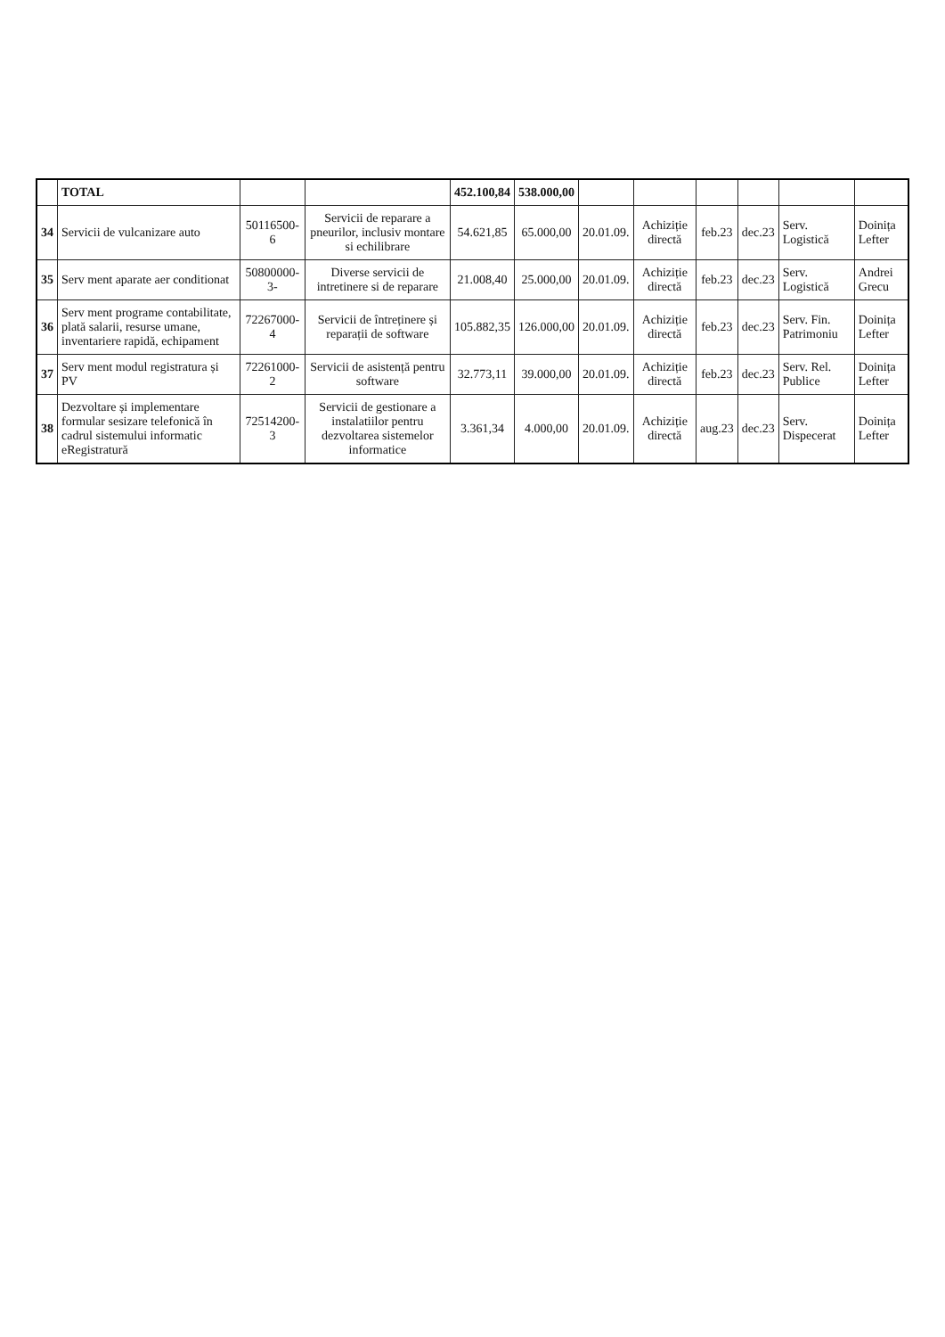| | TOTAL | | | 452.100,84 | 538.000,00 | | | | | | |
| 34 | Servicii de vulcanizare auto | 50116500-6 | Servicii de reparare a pneurilor, inclusiv montare si echilibrare | 54.621,85 | 65.000,00 | 20.01.09. | Achiziție directă | feb.23 | dec.23 | Serv. Logistică | Doinița Lefter |
| 35 | Serv ment aparate aer conditionat | 50800000-3- | Diverse servicii de intretinere si de reparare | 21.008,40 | 25.000,00 | 20.01.09. | Achiziție directă | feb.23 | dec.23 | Serv. Logistică | Andrei Grecu |
| 36 | Serv ment programe contabilitate, plată salarii, resurse umane, inventariere rapidă, echipament | 72267000-4 | Servicii de întreținere și reparații de software | 105.882,35 | 126.000,00 | 20.01.09. | Achiziție directă | feb.23 | dec.23 | Serv. Fin. Patrimoniu | Doinița Lefter |
| 37 | Serv ment modul registratura și PV | 72261000-2 | Servicii de asistență pentru software | 32.773,11 | 39.000,00 | 20.01.09. | Achiziție directă | feb.23 | dec.23 | Serv. Rel. Publice | Doinița Lefter |
| 38 | Dezvoltare și implementare formular sesizare telefonică în cadrul sistemului informatic eRegistratură | 72514200-3 | Servicii de gestionare a instalatiilor pentru dezvoltarea sistemelor informatice | 3.361,34 | 4.000,00 | 20.01.09. | Achiziție directă | aug.23 | dec.23 | Serv. Dispecerat | Doinița Lefter |